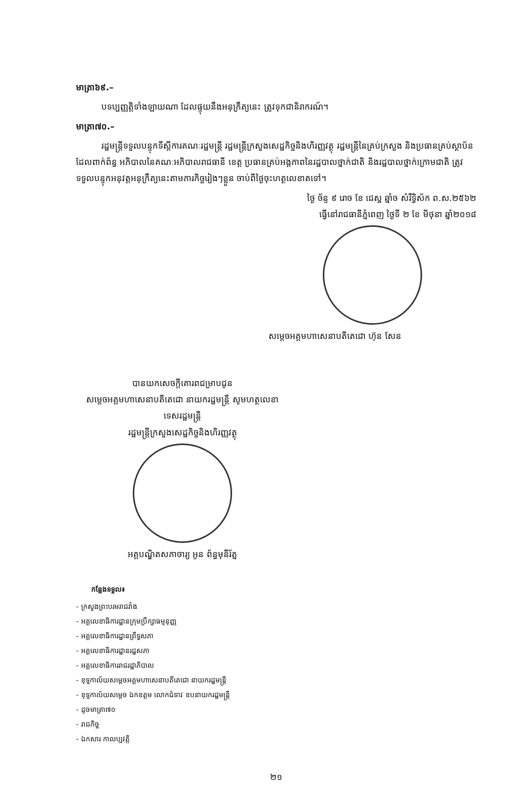មាត្រា៦៩.–
បទប្បញ្ញត្តិទាំងឡាយណា ដែលផ្ទុយនឹងអនុក្រឹត្យនេះ ត្រូវទុកជានិរាករណ៍។
មាត្រា៧០.–
រដ្ឋមន្ត្រីទទួលបន្ទុកទីស្តីការគណៈរដ្ឋមន្ត្រី រដ្ឋមន្ត្រីក្រសួងសេដ្ឋកិច្ចនិងហិរញ្ញវត្ថុ រដ្ឋមន្ត្រីនៃគ្រប់ក្រសួង និងប្រធានគ្រប់ស្ថាប័នដែលពាក់ព័ន្ធ អភិបាលនៃគណៈអភិបាលរាជធានី ខេត្ត ប្រធានគ្រប់អង្គភាពនៃរដ្ឋបាលថ្នាក់ជាតិ និងរដ្ឋបាលថ្នាក់ក្រោមជាតិ ត្រូវទទួលបន្ទុកអនុវត្តអនុក្រឹត្យនេះតាមភារកិច្ចរៀងៗខ្លួន ចាប់ពីថ្ងៃចុះហត្ថលេខាតទៅ។
ថ្ងៃ ច័ន្ទ ៩ រោច ខែ ជេស្ឋ ឆ្នាំច សំរឹទ្ធិស័ក ព.ស.២៥៦២
ធ្វើនៅរាជធានីភ្នំពេញ ថ្ងៃទី ២ ខែ មិថុនា ឆ្នាំ២០១៨
សម្តេចអគ្គមហាសេនាបតីតេជោ ហ៊ុន សែន
បានយកសេចក្តីគោរពជម្រាបជូន
សម្តេចអគ្គមហាសេនាបតីតេជោ នាយករដ្ឋមន្ត្រី សូមហត្ថលេខា
ទេសរដ្ឋមន្ត្រី
រដ្ឋមន្ត្រីក្រសួងសេដ្ឋកិច្ចនិងហិរញ្ញវត្ថុ
អគ្គបណ្ឌិតសភាចារ្យ អូន ព័ន្ធមុនីរ័ត្ន
កន្លែងទទួល៖
- ក្រសួងព្រះបរមរាជវាំង
- អគ្គលេខាធិការដ្ឋានក្រុមប្រឹក្សាធម្មនុញ្ញ
- អគ្គលេខាធិការដ្ឋានព្រឹទ្ធសភា
- អគ្គលេខាធិការដ្ឋានរដ្ឋសភា
- អគ្គលេខាធិការរាជរដ្ឋាភិបាល
- ខុទ្ទកាល័យសម្តេចអគ្គមហាសេនាបតីតេជោ នាយករដ្ឋមន្ត្រី
- ខុទ្ទកាល័យសម្តេច ឯកឧត្តម លោកជំទាវ ឧបនាយករដ្ឋមន្ត្រី
- ដូចមាត្រា៧០
- រាជកិច្ច
- ឯកសារ កាលប្បវត្តិ
២១